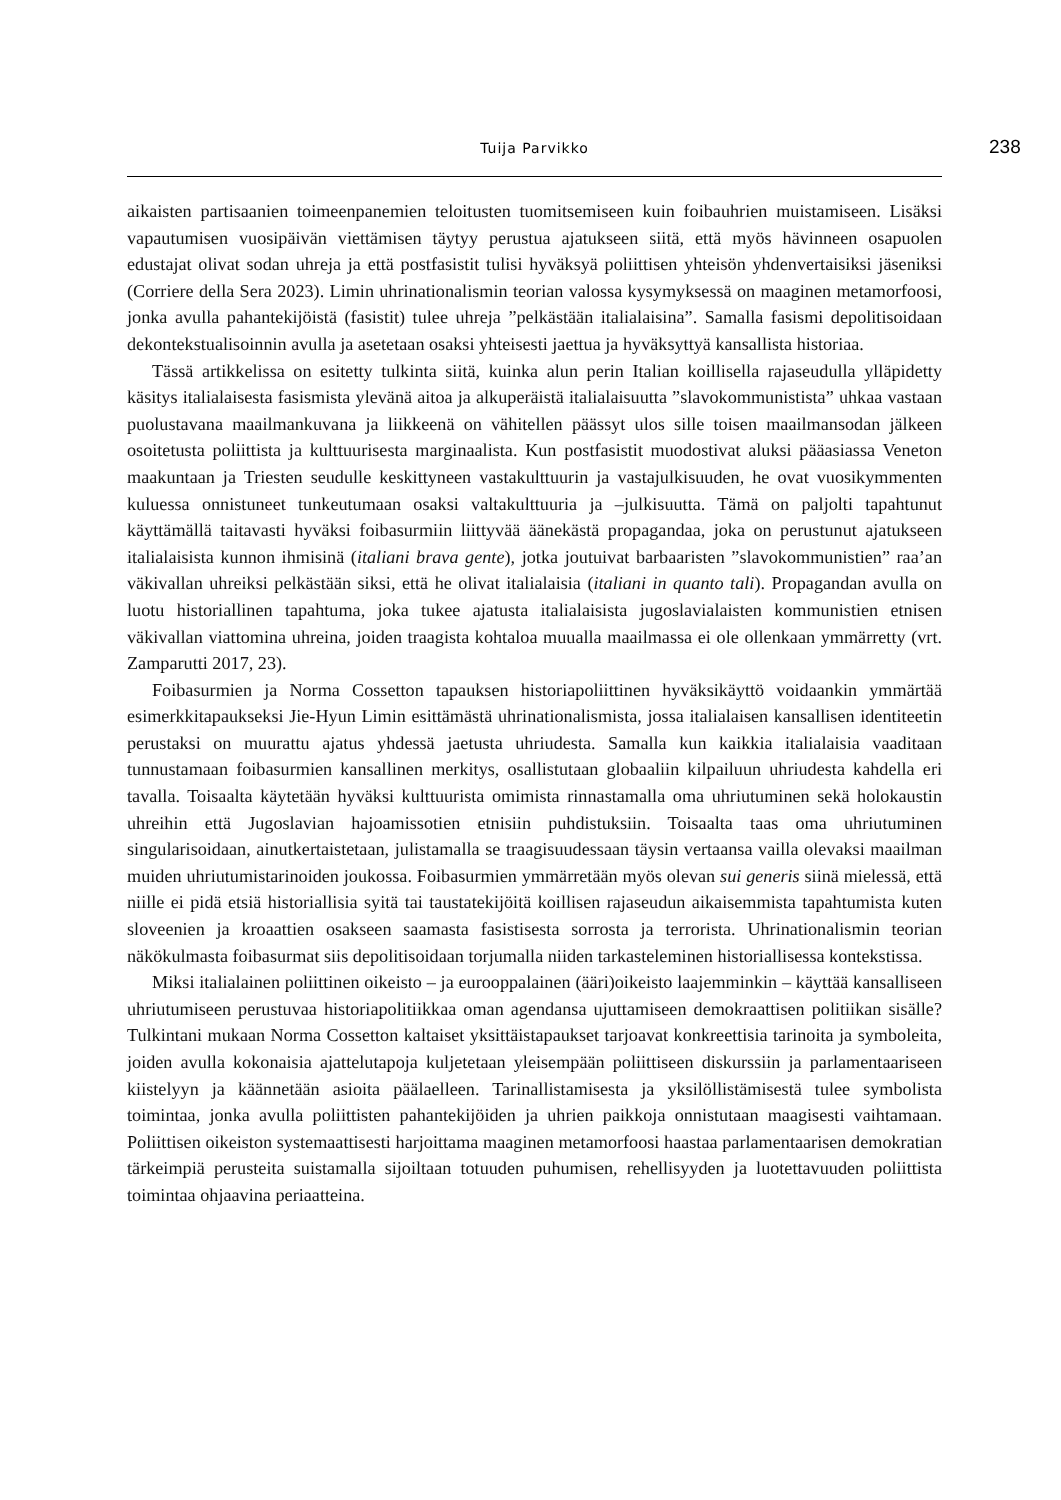Tuija Parvikko 238
aikaisten partisaanien toimeenpanemien teloitusten tuomitsemiseen kuin foibauhrien muistamiseen. Lisäksi vapautumisen vuosipäivän viettämisen täytyy perustua ajatukseen siitä, että myös hävinneen osapuolen edustajat olivat sodan uhreja ja että postfasistit tulisi hyväksyä poliittisen yhteisön yhdenvertaisiksi jäseniksi (Corriere della Sera 2023). Limin uhrinationalismin teorian valossa kysymyksessä on maaginen metamorfoosi, jonka avulla pahantekijöistä (fasistit) tulee uhreja ”pelkästään italialaisina”. Samalla fasismi depolitisoidaan dekontekstualisoinnin avulla ja asetetaan osaksi yhteisesti jaettua ja hyväksyttyä kansallista historiaa.
Tässä artikkelissa on esitetty tulkinta siitä, kuinka alun perin Italian koillisella rajaseudulla ylläpidetty käsitys italialaisesta fasismista ylevänä aitoa ja alkuperäistä italialaisuutta ”slavokommunistista” uhkaa vastaan puolustavana maailmankuvana ja liikkeenä on vähitellen päässyt ulos sille toisen maailmansodan jälkeen osoitetusta poliittista ja kulttuurisesta marginaalista. Kun postfasistit muodostivat aluksi pääasiassa Veneton maakuntaan ja Triesten seudulle keskittyneen vastakulttuurin ja vastajulkisuuden, he ovat vuosikymmenten kuluessa onnistuneet tunkeutumaan osaksi valtakulttuuria ja –julkisuutta. Tämä on paljolti tapahtunut käyttämällä taitavasti hyväksi foibasurmiin liittyvää äänekästä propagandaa, joka on perustunut ajatukseen italialaisista kunnon ihmisinä (italiani brava gente), jotka joutuivat barbaaristen ”slavokommunistien” raa’an väkivallan uhreiksi pelkästään siksi, että he olivat italialaisia (italiani in quanto tali). Propagandan avulla on luotu historiallinen tapahtuma, joka tukee ajatusta italialaisista jugoslavialaisten kommunistien etnisen väkivallan viattomina uhreina, joiden traagista kohtaloa muualla maailmassa ei ole ollenkaan ymmärretty (vrt. Zamparutti 2017, 23).
Foibasurmien ja Norma Cossetton tapauksen historiapoliittinen hyväksikäyttö voidaankin ymmärtää esimerkkitapaukseksi Jie-Hyun Limin esittämästä uhrinationalismista, jossa italialaisen kansallisen identiteetin perustaksi on muurattu ajatus yhdessä jaetusta uhriudesta. Samalla kun kaikkia italialaisia vaaditaan tunnustamaan foibasurmien kansallinen merkitys, osallistutaan globaaliin kilpailuun uhriudesta kahdella eri tavalla. Toisaalta käytetään hyväksi kulttuurista omimista rinnastamalla oma uhriutuminen sekä holokaustin uhreihin että Jugoslavian hajoamissotien etnisiin puhdistuksiin. Toisaalta taas oma uhriutuminen singularisoidaan, ainutkertaistetaan, julistamalla se traagisuudessaan täysin vertaansa vailla olevaksi maailman muiden uhriutumistarinoiden joukossa. Foibasurmien ymmärretään myös olevan sui generis siinä mielessä, että niille ei pidä etsiä historiallisia syitä tai taustatekijöitä koillisen rajaseudun aikaisemmista tapahtumista kuten sloveenien ja kroaattien osakseen saamasta fasistisesta sorrosta ja terrorista. Uhrinationalismin teorian näkökulmasta foibasurmat siis depolitisoidaan torjumalla niiden tarkasteleminen historiallisessa kontekstissa.
Miksi italialainen poliittinen oikeisto – ja eurooppalainen (ääri)oikeisto laajemminkin – käyttää kansalliseen uhriutumiseen perustuvaa historiapolitiikkaa oman agendansa ujuttamiseen demokraattisen politiikan sisälle? Tulkintani mukaan Norma Cossetton kaltaiset yksittäistapaukset tarjoavat konkreettisia tarinoita ja symboleita, joiden avulla kokonaisia ajattelutapoja kuljetetaan yleisempään poliittiseen diskurssiin ja parlamentaariseen kiistelyyn ja käännetään asioita päälaelleen. Tarinallistamisesta ja yksilöllistämisestä tulee symbolista toimintaa, jonka avulla poliittisten pahantekijöiden ja uhrien paikkoja onnistutaan maagisesti vaihtamaan. Poliittisen oikeiston systemaattisesti harjoittama maaginen metamorfoosi haastaa parlamentaarisen demokratian tärkeimpiä perusteita suistamalla sijoiltaan totuuden puhumisen, rehellisyyden ja luotettavuuden poliittista toimintaa ohjaavina periaatteina.